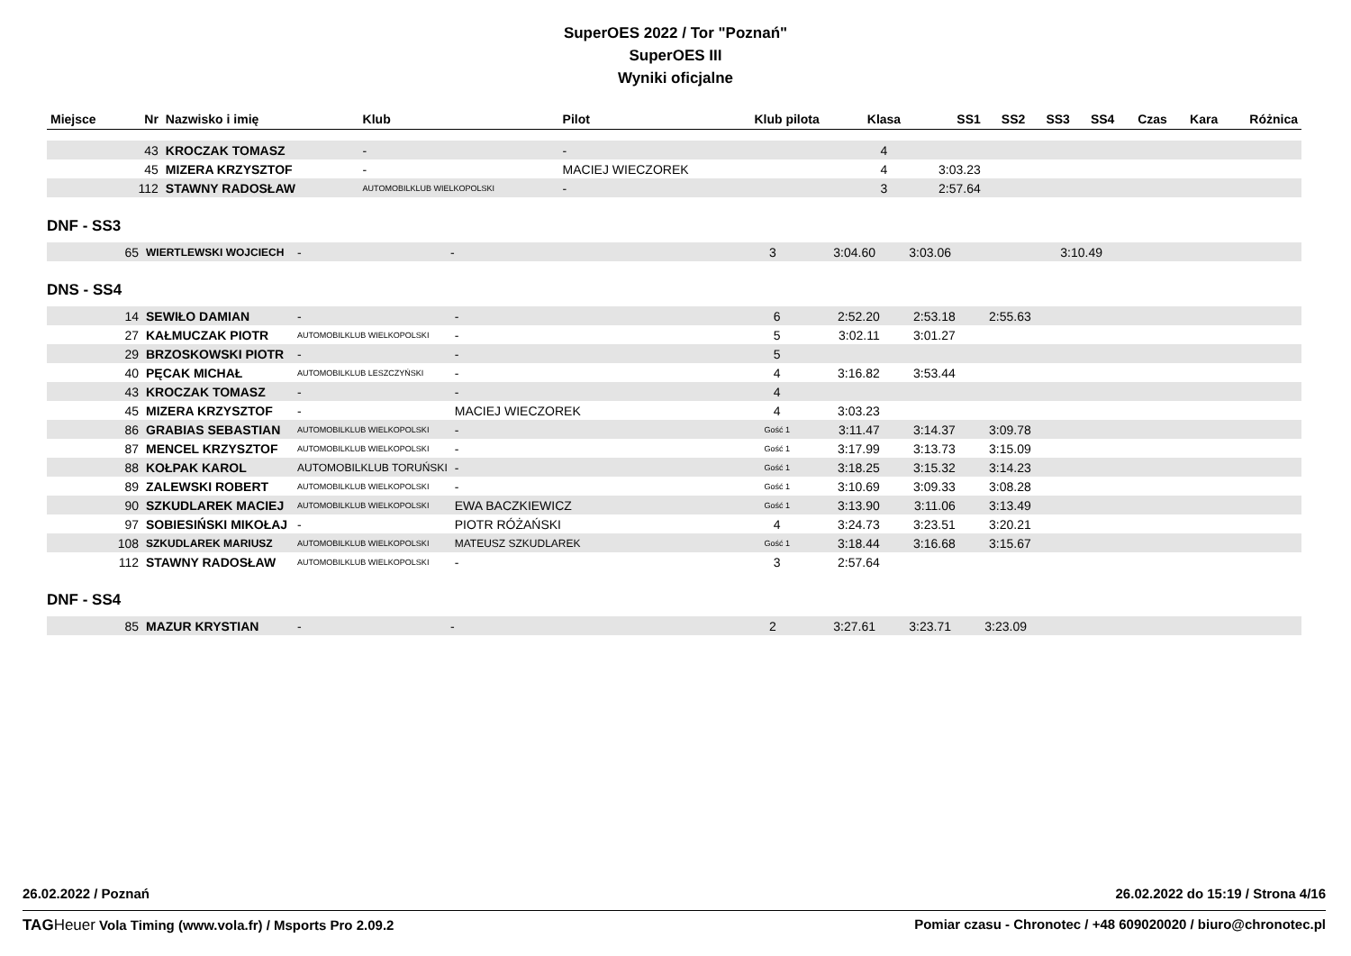SuperOES 2022 / Tor "Poznań"
SuperOES III
Wyniki oficjalne
| Miejsce | Nr | Nazwisko i imię | Klub | Pilot | Klub pilota | Klasa | SS1 | SS2 | SS3 | SS4 | Czas | Kara | Różnica |
| --- | --- | --- | --- | --- | --- | --- | --- | --- | --- | --- | --- | --- | --- |
| | 43 | KROCZAK TOMASZ | - | - | | 4 | | | | | | | |
| | 45 | MIZERA KRZYSZTOF | - | MACIEJ WIECZOREK | | 4 | 3:03.23 | | | | | | |
| | 112 | STAWNY RADOSŁAW | AUTOMOBILKLUB WIELKOPOLSKI | - | | 3 | 2:57.64 | | | | | | |
DNF - SS3
| | 65 | WIERTLEWSKI WOJCIECH | - | - | | 3 | 3:04.60 | 3:03.06 | | 3:10.49 | | | |
DNS - SS4
| | 14 | SEWIŁO DAMIAN | - | - | | 6 | 2:52.20 | 2:53.18 | 2:55.63 | | | | |
| | 27 | KAŁMUCZAK PIOTR | AUTOMOBILKLUB WIELKOPOLSKI | - | | 5 | 3:02.11 | 3:01.27 | | | | | |
| | 29 | BRZOSKOWSKI PIOTR | - | - | | 5 | | | | | | | |
| | 40 | PĘCAK MICHAŁ | AUTOMOBILKLUB LESZCZYŃSKI | - | | 4 | 3:16.82 | 3:53.44 | | | | | |
| | 43 | KROCZAK TOMASZ | - | - | | 4 | | | | | | | |
| | 45 | MIZERA KRZYSZTOF | - | MACIEJ WIECZOREK | | 4 | 3:03.23 | | | | | | |
| | 86 | GRABIAS SEBASTIAN | AUTOMOBILKLUB WIELKOPOLSKI | - | | Gość 1 | 3:11.47 | 3:14.37 | 3:09.78 | | | | |
| | 87 | MENCEL KRZYSZTOF | AUTOMOBILKLUB WIELKOPOLSKI | - | | Gość 1 | 3:17.99 | 3:13.73 | 3:15.09 | | | | |
| | 88 | KOŁPAK KAROL | AUTOMOBILKLUB TORUŃSKI | - | | Gość 1 | 3:18.25 | 3:15.32 | 3:14.23 | | | | |
| | 89 | ZALEWSKI ROBERT | AUTOMOBILKLUB WIELKOPOLSKI | - | | Gość 1 | 3:10.69 | 3:09.33 | 3:08.28 | | | | |
| | 90 | SZKUDLAREK MACIEJ | AUTOMOBILKLUB WIELKOPOLSKI | EWA BACZKIEWICZ | | Gość 1 | 3:13.90 | 3:11.06 | 3:13.49 | | | | |
| | 97 | SOBIESIŃSKI MIKOŁAJ | - | PIOTR RÓŻAŃSKI | | 4 | 3:24.73 | 3:23.51 | 3:20.21 | | | | |
| | 108 | SZKUDLAREK MARIUSZ | AUTOMOBILKLUB WIELKOPOLSKI | MATEUSZ SZKUDLAREK | | Gość 1 | 3:18.44 | 3:16.68 | 3:15.67 | | | | |
| | 112 | STAWNY RADOSŁAW | AUTOMOBILKLUB WIELKOPOLSKI | - | | 3 | 2:57.64 | | | | | | |
DNF - SS4
| | 85 | MAZUR KRYSTIAN | - | - | | 2 | 3:27.61 | 3:23.71 | 3:23.09 | | | | |
26.02.2022 / Poznań 26.02.2022 do 15:19 / Strona 4/16
TAG Heuer Vola Timing (www.vola.fr) / Msports Pro 2.09.2 Pomiar czasu - Chronotec / +48 609020020 / biuro@chronotec.pl